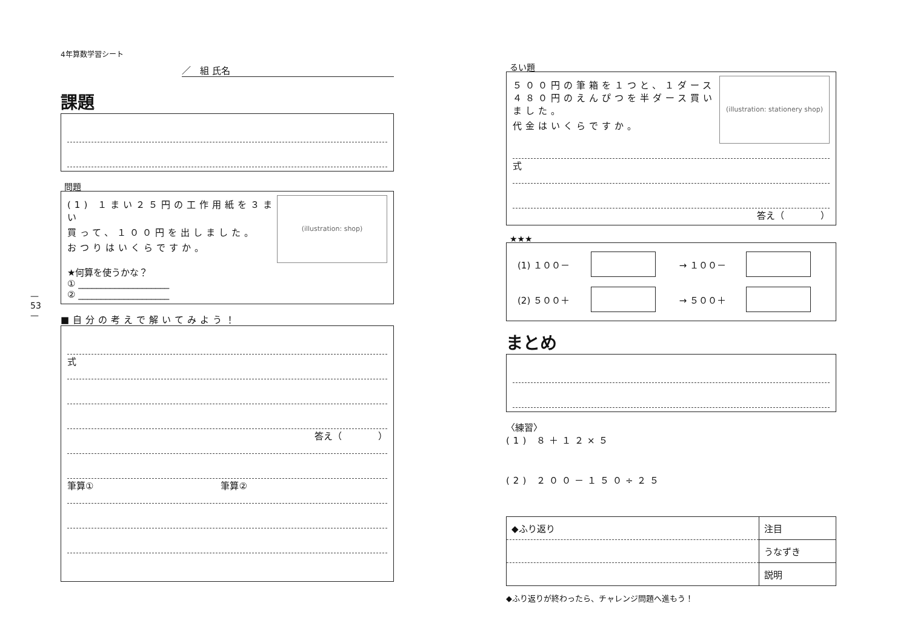— 53 —
4年算数学習シート
／　組 氏名
課題
問題
(illustration: shop)
(1) １まい２５円の工作用紙を３まい
買って、１００円を出しました。
おつりはいくらですか。
★何算を使うかな？
① ____________________
② ____________________
■自分の考えで解いてみよう！
式
答え（　　　　）
筆算①　　　　　　　　　　　　　　筆算②
るい題
(illustration: stationery shop)
５００円の筆箱を１つと、１ダース４８０円のえんぴつを半ダース買いました。
代金はいくらですか。
式
答え（　　　　）
★★★
| (1) １００－ | | → １００－ | |
| (2) ５００＋ | | → ５００＋ | |
まとめ
〈練習〉
(1) ８＋１２×５
(2) ２００－１５０÷２５
| ◆ふり返り | 注目 |
| | うなずき |
| | 説明 |
◆ふり返りが終わったら、チャレンジ問題へ進もう！